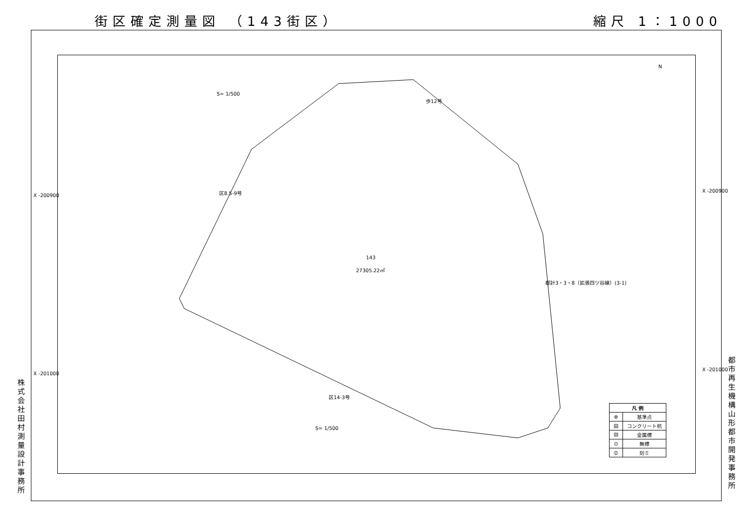街区確定測量図 （143街区） 縮尺 1：1000
143
27305.22㎡
歩12号
区8.5-9号
区14-3号
都計3・3・8（拡張四ツ谷線）(3-1)
S= 1/500
S= 1/500
X -200900
X -201000
X -200900
X -201000
N
株式会社 田村測量設計事務所
都市再生機構 山形都市開発事務所
| 凡 例 | |
| --- | --- |
| ⊕ | 基準点 |
| 田 | コンクリート杭 |
| ⚄ | 金属標 |
| ⊙ | 無標 |
| ⦶ | 刻ミ |